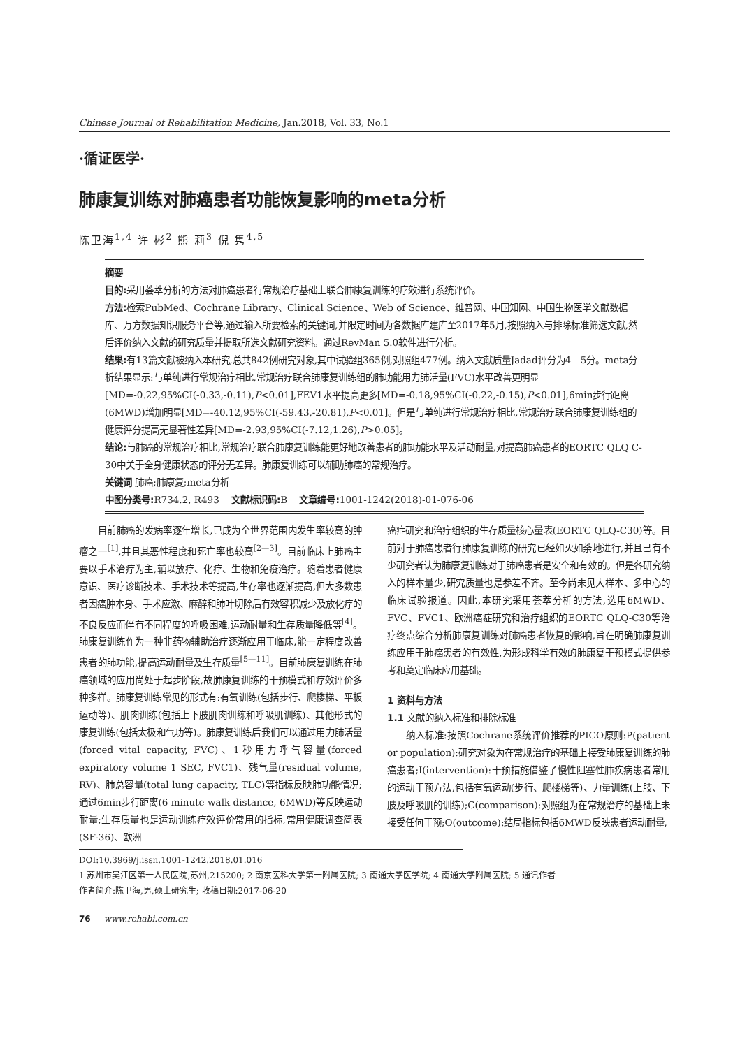Chinese Journal of Rehabilitation Medicine, Jan.2018, Vol. 33, No.1
·循证医学·
肺康复训练对肺癌患者功能恢复影响的meta分析
陈卫海<sup>1,4</sup> 许 彬<sup>2</sup> 熊 莉<sup>3</sup> 倪 隽<sup>4,5</sup>
摘要
目的: 采用荟萃分析的方法对肺癌患者行常规治疗基础上联合肺康复训练的疗效进行系统评价。
方法: 检索PubMed、Cochrane Library、Clinical Science、Web of Science、维普网、中国知网、中国生物医学文献数据库、万方数据知识服务平台等,通过输入所要检索的关键词,并限定时间为各数据库建库至2017年5月,按照纳入与排除标准筛选文献,然后评价纳入文献的研究质量并提取所选文献研究资料。通过RevMan 5.0软件进行分析。
结果: 有13篇文献被纳入本研究,总共842例研究对象,其中试验组365例,对照组477例。纳入文献质量Jadad评分为4—5分。meta分析结果显示:与单纯进行常规治疗相比,常规治疗联合肺康复训练组的肺功能用力肺活量(FVC)水平改善更明显[MD=-0.22,95%CI(-0.33,-0.11),P<0.01],FEV1水平提高更多[MD=-0.18,95%CI(-0.22,-0.15),P<0.01],6min步行距离(6MWD)增加明显[MD=-40.12,95%CI(-59.43,-20.81),P<0.01]。但是与单纯进行常规治疗相比,常规治疗联合肺康复训练组的健康评分提高无显著性差异[MD=-2.93,95%CI(-7.12,1.26),P>0.05]。
结论: 与肺癌的常规治疗相比,常规治疗联合肺康复训练能更好地改善患者的肺功能水平及活动耐量,对提高肺癌患者的EORTC QLQ C-30中关于全身健康状态的评分无差异。肺康复训练可以辅助肺癌的常规治疗。
关键词 肺癌;肺康复;meta分析
中图分类号: R734.2, R493 文献标识码: B 文章编号: 1001-1242(2018)-01-076-06
目前肺癌的发病率逐年增长,已成为全世界范围内发生率较高的肿瘤之一<sup>[1]</sup>,并且其恶性程度和死亡率也较高<sup>[2—3]</sup>。目前临床上肺癌主要以手术治疗为主,辅以放疗、化疗、生物和免疫治疗。随着患者健康意识、医疗诊断技术、手术技术等提高,生存率也逐渐提高,但大多数患者因癌肿本身、手术应激、麻醉和肺叶切除后有效容积减少及放化疗的不良反应而伴有不同程度的呼吸困难,运动耐量和生存质量降低等<sup>[4]</sup>。肺康复训练作为一种非药物辅助治疗逐渐应用于临床,能一定程度改善患者的肺功能,提高运动耐量及生存质量<sup>[5—11]</sup>。目前肺康复训练在肺癌领域的应用尚处于起步阶段,故肺康复训练的干预模式和疗效评价多种多样。肺康复训练常见的形式有:有氧训练(包括步行、爬楼梯、平板运动等)、肌肉训练(包括上下肢肌肉训练和呼吸肌训练)、其他形式的康复训练(包括太极和气功等)。肺康复训练后我们可以通过用力肺活量(forced vital capacity, FVC)、1秒用力呼气容量(forced expiratory volume 1 SEC, FVC1)、残气量(residual volume, RV)、肺总容量(total lung capacity, TLC)等指标反映肺功能情况;通过6min步行距离(6 minute walk distance, 6MWD)等反映运动耐量;生存质量也是运动训练疗效评价常用的指标,常用健康调查简表(SF-36)、欧洲
癌症研究和治疗组织的生存质量核心量表(EORTC QLQ-C30)等。目前对于肺癌患者行肺康复训练的研究已经如火如荼地进行,并且已有不少研究者认为肺康复训练对于肺癌患者是安全和有效的。但是各研究纳入的样本量少,研究质量也是参差不齐。至今尚未见大样本、多中心的临床试验报道。因此,本研究采用荟萃分析的方法,选用6MWD、FVC、FVC1、欧洲癌症研究和治疗组织的EORTC QLQ-C30等治疗终点综合分析肺康复训练对肺癌患者恢复的影响,旨在明确肺康复训练应用于肺癌患者的有效性,为形成科学有效的肺康复干预模式提供参考和奠定临床应用基础。
1 资料与方法
1.1 文献的纳入标准和排除标准
纳入标准:按照Cochrane系统评价推荐的PICO原则:P(patient or population):研究对象为在常规治疗的基础上接受肺康复训练的肺癌患者;I(intervention):干预措施借鉴了慢性阻塞性肺疾病患者常用的运动干预方法,包括有氧运动(步行、爬楼梯等)、力量训练(上肢、下肢及呼吸肌的训练);C(comparison):对照组为在常规治疗的基础上未接受任何干预;O(outcome):结局指标包括6MWD反映患者运动耐量,
DOI:10.3969/j.issn.1001-1242.2018.01.016
1 苏州市吴江区第一人民医院,苏州,215200; 2 南京医科大学第一附属医院; 3 南通大学医学院; 4 南通大学附属医院; 5 通讯作者
作者简介:陈卫海,男,硕士研究生; 收稿日期:2017-06-20
76 www.rehabi.com.cn